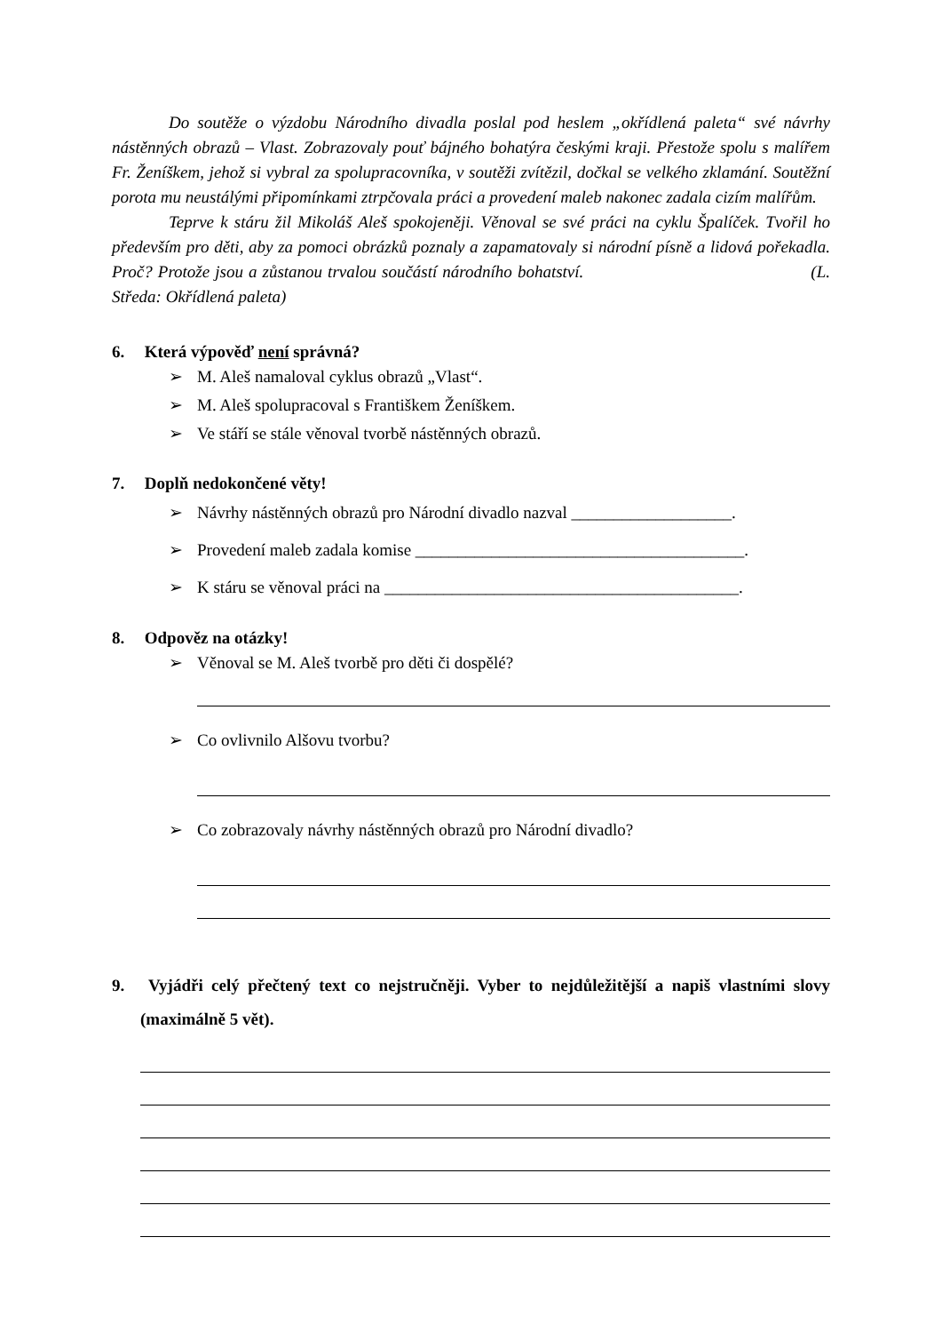Do soutěže o výzdobu Národního divadla poslal pod heslem „okřídlená paleta“ své návrhy nástěnných obrazů – Vlast. Zobrazovaly pouť bájného bohatýra českými kraji. Přestože spolu s malířem Fr. Ženíškem, jehož si vybral za spolupracovníka, v soutěži zvítězil, dočkal se velkého zklamání. Soutěžní porota mu neustálými připomínkami ztrpčovala práci a provedení maleb nakonec zadala cizím malířům.
Teprve k stáru žil Mikoláš Aleš spokojeněji. Věnoval se své práci na cyklu Špalíček. Tvořil ho především pro děti, aby za pomoci obrázků poznaly a zapamatovaly si národní písně a lidová pořekadla. Proč? Protože jsou a zůstanou trvalou součástí národního bohatství. (L. Středa: Okřídlená paleta)
6. Která výpověď není správná?
➢ M. Aleš namaloval cyklus obrazů „Vlast“.
➢ M. Aleš spolupracoval s Františkem Ženíškem.
➢ Ve stáří se stále věnoval tvorbě nástěnných obrazů.
7. Doplň nedokončené věty!
➢ Návrhy nástěnných obrazů pro Národní divadlo nazval ___________________.
➢ Provedení maleb zadala komise _______________________________________.
➢ K stáru se věnoval práci na __________________________________________.
8. Odpověz na otázky!
➢ Věnoval se M. Aleš tvorbě pro děti či dospělé?
➢ Co ovlivnilo Alšovu tvorbu?
➢ Co zobrazovaly návrhy nástěnných obrazů pro Národní divadlo?
9. Vyjádři celý přečtený text co nejstručněji. Vyber to nejdůležitější a napiš vlastními slovy (maximálně 5 vět).